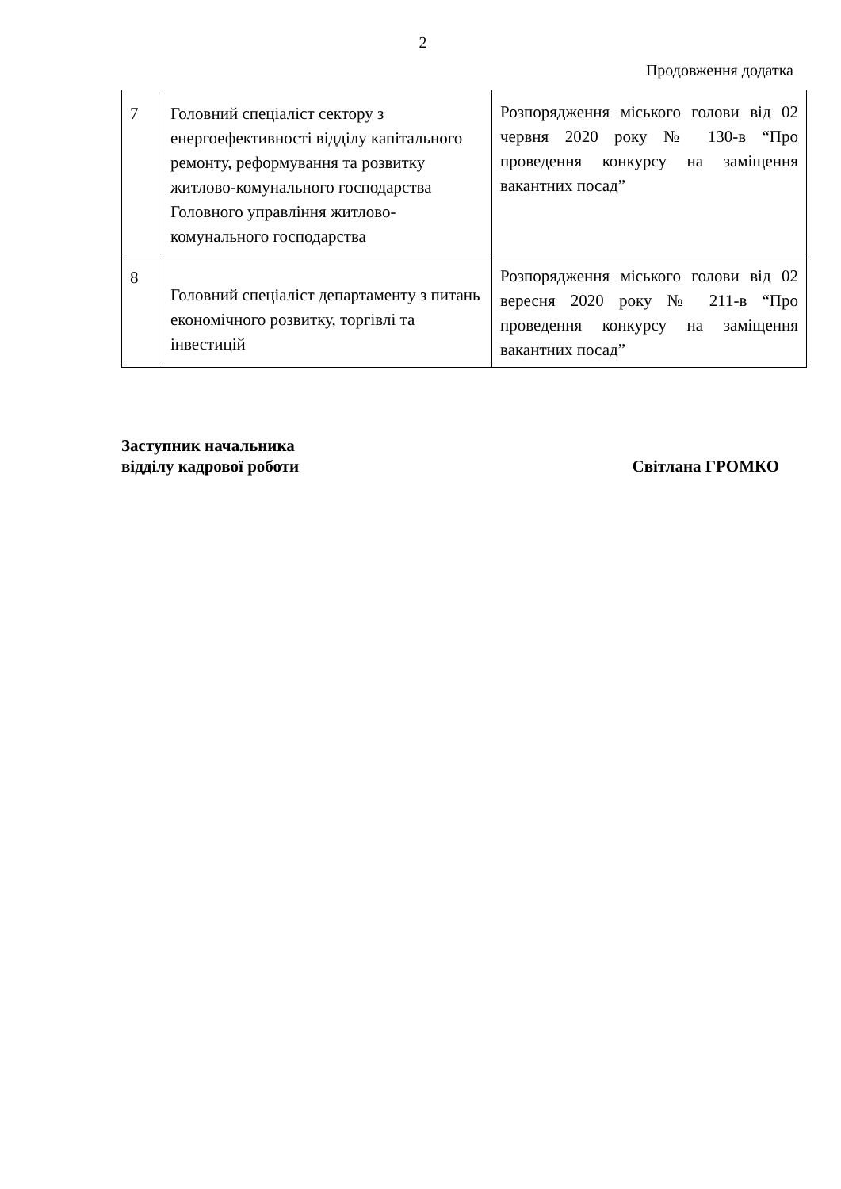2
Продовження додатка
| 7 | Головний спеціаліст сектору з енергоефективності відділу капітального ремонту, реформування та розвитку житлово-комунального господарства Головного управління житлово-комунального господарства | Розпорядження міського голови від 02 червня 2020 року № 130-в “Про проведення конкурсу на заміщення вакантних посад” |
| 8 | Головний спеціаліст департаменту з питань економічного розвитку, торгівлі та інвестицій | Розпорядження міського голови від 02 вересня 2020 року № 211-в “Про проведення конкурсу на заміщення вакантних посад” |
Заступник начальника
відділу кадрової роботи
Світлана ГРОМКО